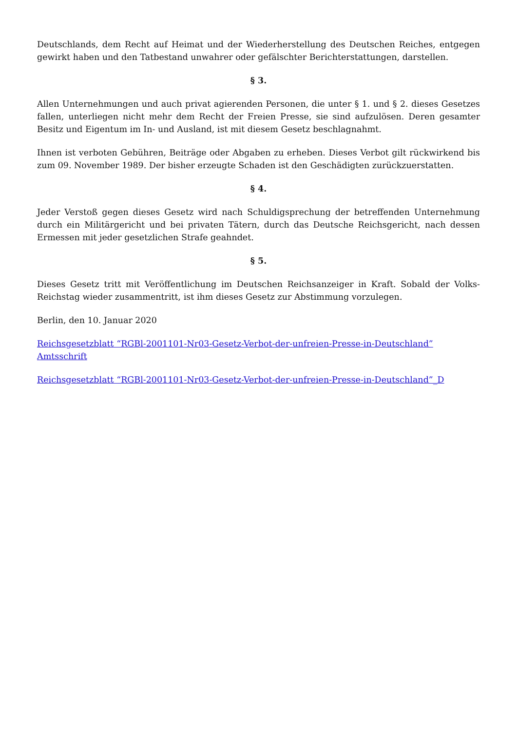Deutschlands, dem Recht auf Heimat und der Wiederherstellung des Deutschen Reiches, entgegen gewirkt haben und den Tatbestand unwahrer oder gefälschter Berichterstattungen, darstellen.
§ 3.
Allen Unternehmungen und auch privat agierenden Personen, die unter § 1. und § 2. dieses Gesetzes fallen, unterliegen nicht mehr dem Recht der Freien Presse, sie sind aufzulösen. Deren gesamter Besitz und Eigentum im In- und Ausland, ist mit diesem Gesetz beschlagnahmt.
Ihnen ist verboten Gebühren, Beiträge oder Abgaben zu erheben. Dieses Verbot gilt rückwirkend bis zum 09. November 1989. Der bisher erzeugte Schaden ist den Geschädigten zurückzuerstatten.
§ 4.
Jeder Verstoß gegen dieses Gesetz wird nach Schuldigsprechung der betreffenden Unternehmung durch ein Militärgericht und bei privaten Tätern, durch das Deutsche Reichsgericht, nach dessen Ermessen mit jeder gesetzlichen Strafe geahndet.
§ 5.
Dieses Gesetz tritt mit Veröffentlichung im Deutschen Reichsanzeiger in Kraft. Sobald der Volks-Reichstag wieder zusammentritt, ist ihm dieses Gesetz zur Abstimmung vorzulegen.
Berlin, den 10. Januar 2020
Reichsgesetzblatt “RGBl-2001101-Nr03-Gesetz-Verbot-der-unfreien-Presse-in-Deutschland” Amtsschrift
Reichsgesetzblatt “RGBl-2001101-Nr03-Gesetz-Verbot-der-unfreien-Presse-in-Deutschland”_D